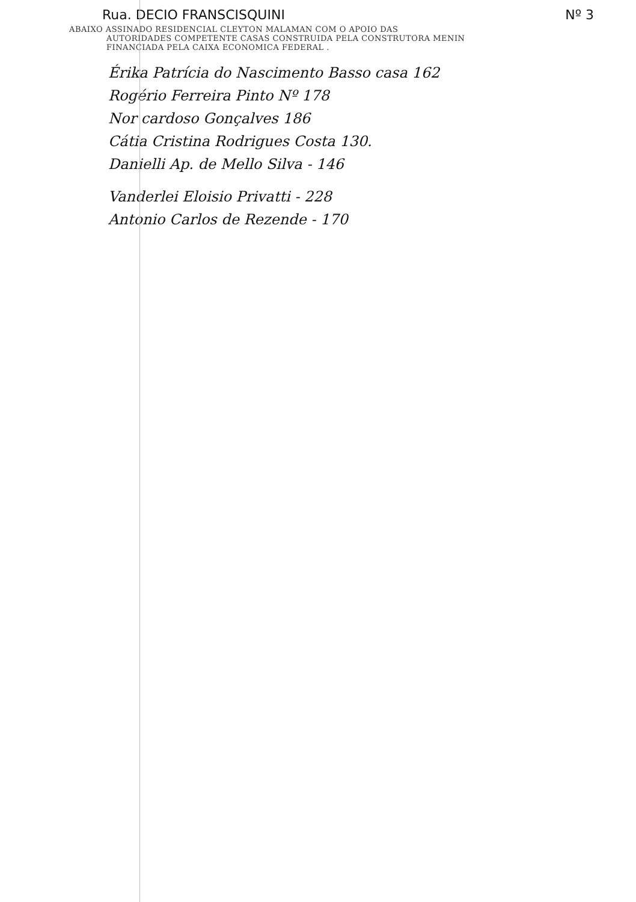Rua. DECIO FRANSCISQUINI Nº 3
ABAIXO ASSINADO RESIDENCIAL CLEYTON MALAMAN COM O APOIO DAS
AUTORIDADES COMPETENTE CASAS CONSTRUIDA PELA CONSTRUTORA MENIN
FINANCIADA PELA CAIXA ECONOMICA FEDERAL .
Érika Patrícia do Nascimento Basso casa 162
Rogério Ferreira Pinto Nº 178
Nor cardoso Gonçalves 186
Cátia Cristina Rodrigues Costa 130.
Danielli Ap. de Mello Silva - 146
Vanderlei Eloisio Privatti - 228
Antonio Carlos de Rezende - 170